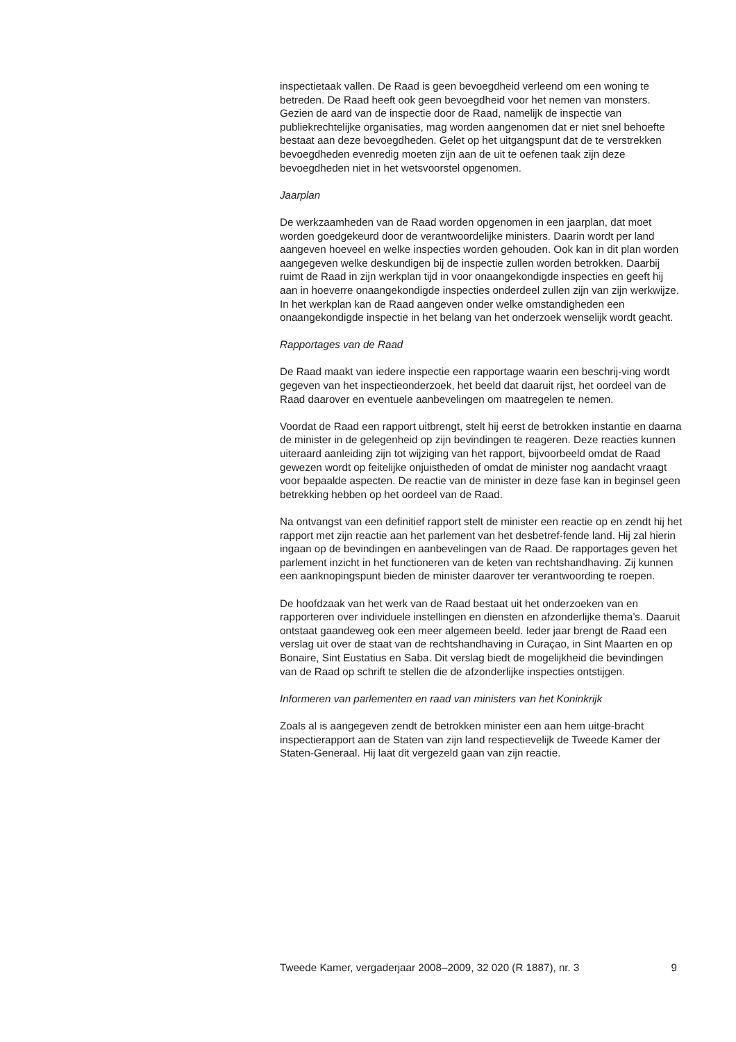inspectietaak vallen. De Raad is geen bevoegdheid verleend om een woning te betreden. De Raad heeft ook geen bevoegdheid voor het nemen van monsters. Gezien de aard van de inspectie door de Raad, namelijk de inspectie van publiekrechtelijke organisaties, mag worden aangenomen dat er niet snel behoefte bestaat aan deze bevoegdheden. Gelet op het uitgangspunt dat de te verstrekken bevoegdheden evenredig moeten zijn aan de uit te oefenen taak zijn deze bevoegdheden niet in het wetsvoorstel opgenomen.
Jaarplan
De werkzaamheden van de Raad worden opgenomen in een jaarplan, dat moet worden goedgekeurd door de verantwoordelijke ministers. Daarin wordt per land aangeven hoeveel en welke inspecties worden gehouden. Ook kan in dit plan worden aangegeven welke deskundigen bij de inspectie zullen worden betrokken. Daarbij ruimt de Raad in zijn werkplan tijd in voor onaangekondigde inspecties en geeft hij aan in hoeverre onaangekondigde inspecties onderdeel zullen zijn van zijn werkwijze. In het werkplan kan de Raad aangeven onder welke omstandigheden een onaangekondigde inspectie in het belang van het onderzoek wenselijk wordt geacht.
Rapportages van de Raad
De Raad maakt van iedere inspectie een rapportage waarin een beschrij-ving wordt gegeven van het inspectieonderzoek, het beeld dat daaruit rijst, het oordeel van de Raad daarover en eventuele aanbevelingen om maatregelen te nemen.
Voordat de Raad een rapport uitbrengt, stelt hij eerst de betrokken instantie en daarna de minister in de gelegenheid op zijn bevindingen te reageren. Deze reacties kunnen uiteraard aanleiding zijn tot wijziging van het rapport, bijvoorbeeld omdat de Raad gewezen wordt op feitelijke onjuistheden of omdat de minister nog aandacht vraagt voor bepaalde aspecten. De reactie van de minister in deze fase kan in beginsel geen betrekking hebben op het oordeel van de Raad.
Na ontvangst van een definitief rapport stelt de minister een reactie op en zendt hij het rapport met zijn reactie aan het parlement van het desbetref-fende land. Hij zal hierin ingaan op de bevindingen en aanbevelingen van de Raad. De rapportages geven het parlement inzicht in het functioneren van de keten van rechtshandhaving. Zij kunnen een aanknopingspunt bieden de minister daarover ter verantwoording te roepen.
De hoofdzaak van het werk van de Raad bestaat uit het onderzoeken van en rapporteren over individuele instellingen en diensten en afzonderlijke thema’s. Daaruit ontstaat gaandeweg ook een meer algemeen beeld. Ieder jaar brengt de Raad een verslag uit over de staat van de rechtshandhaving in Curaçao, in Sint Maarten en op Bonaire, Sint Eustatius en Saba. Dit verslag biedt de mogelijkheid die bevindingen van de Raad op schrift te stellen die de afzonderlijke inspecties ontstijgen.
Informeren van parlementen en raad van ministers van het Koninkrijk
Zoals al is aangegeven zendt de betrokken minister een aan hem uitge-bracht inspectierapport aan de Staten van zijn land respectievelijk de Tweede Kamer der Staten-Generaal. Hij laat dit vergezeld gaan van zijn reactie.
Tweede Kamer, vergaderjaar 2008–2009, 32 020 (R 1887), nr. 3 9